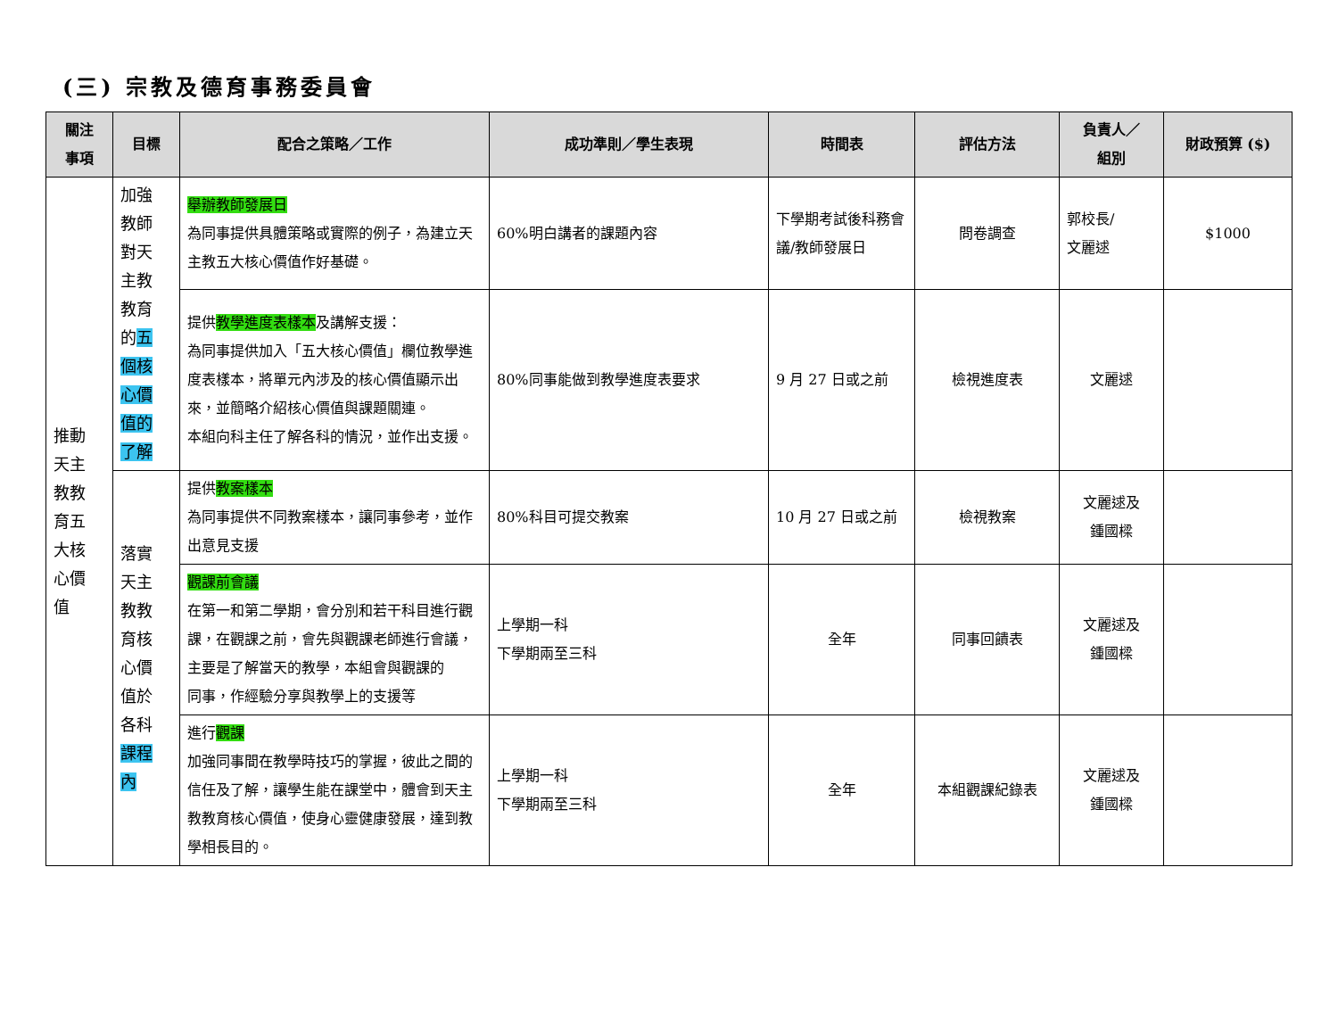(三) 宗教及德育事務委員會
| 關注 事項 | 目標 | 配合之策略／工作 | 成功準則／學生表現 | 時間表 | 評估方法 | 負責人／ 組別 | 財政預算 ($) |
| --- | --- | --- | --- | --- | --- | --- | --- |
| 推動 天主 教教 育五 大核 心價 值 | 加強 教師 對天 主教 教育 的 五 個核 心價 值的 了解 | 舉辦教師發展日 為同事提供具體策略或實際的例子，為建立天主教五大核心價值作好基礎。 | 60%明白講者的課題內容 | 下學期考試後科務會議/教師發展日 | 問卷調查 | 郭校長/ 文麗逑 | $1000 |
| | | 提供 教學進度表樣本 及講解支援： 為同事提供加入「五大核心價值」欄位教學進度表樣本，將單元內涉及的核心價值顯示出來，並簡略介紹核心價值與課題關連。 本組向科主任了解各科的情況，並作出支援。 | 80%同事能做到教學進度表要求 | 9 月 27 日或之前 | 檢視進度表 | 文麗逑 | |
| | 落實 天主 教教 育核 心價 值於 各科 課程 內 | 提供 教案樣本 為同事提供不同教案樣本，讓同事參考，並作出意見支援 | 80%科目可提交教案 | 10 月 27 日或之前 | 檢視教案 | 文麗逑及 鍾國樑 | |
| | | 觀課前會議 在第一和第二學期，會分別和若干科目進行觀課，在觀課之前，會先與觀課老師進行會議，主要是了解當天的教學，本組會與觀課的 同事，作經驗分享與教學上的支援等 | 上學期一科 下學期兩至三科 | 全年 | 同事回饋表 | 文麗逑及 鍾國樑 | |
| | | 進行 觀課 加強同事間在教學時技巧的掌握，彼此之間的信任及了解，讓學生能在課堂中，體會到天主教教育核心價值，使身心靈健康發展，達到教學相長目的。 | 上學期一科 下學期兩至三科 | 全年 | 本組觀課紀錄表 | 文麗逑及 鍾國樑 | |